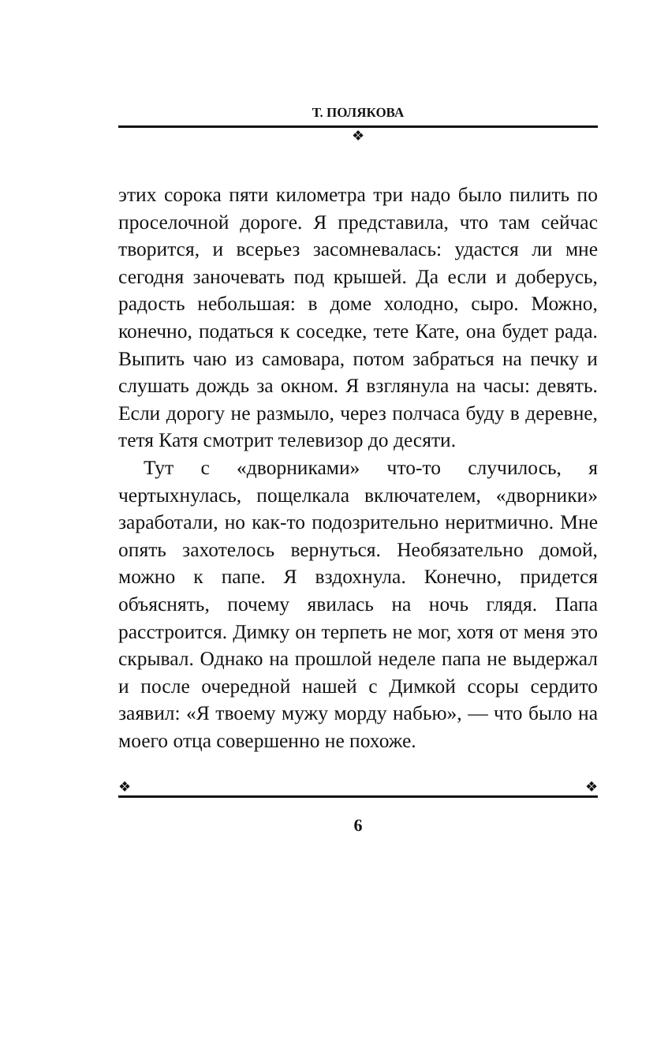Т. ПОЛЯКОВА
❖
этих сорока пяти километра три надо было пилить по проселочной дороге. Я представила, что там сейчас творится, и всерьез засомневалась: удастся ли мне сегодня заночевать под крышей. Да если и доберусь, радость небольшая: в доме холодно, сыро. Можно, конечно, податься к соседке, тете Кате, она будет рада. Выпить чаю из самовара, потом забраться на печку и слушать дождь за окном. Я взглянула на часы: девять. Если дорогу не размыло, через полчаса буду в деревне, тетя Катя смотрит телевизор до десяти.
Тут с «дворниками» что-то случилось, я чертыхнулась, пощелкала включателем, «дворники» заработали, но как-то подозрительно неритмично. Мне опять захотелось вернуться. Необязательно домой, можно к папе. Я вздохнула. Конечно, придется объяснять, почему явилась на ночь глядя. Папа расстроится. Димку он терпеть не мог, хотя от меня это скрывал. Однако на прошлой неделе папа не выдержал и после очередной нашей с Димкой ссоры сердито заявил: «Я твоему мужу морду набью», — что было на моего отца совершенно не похоже.
❖ ❖
6